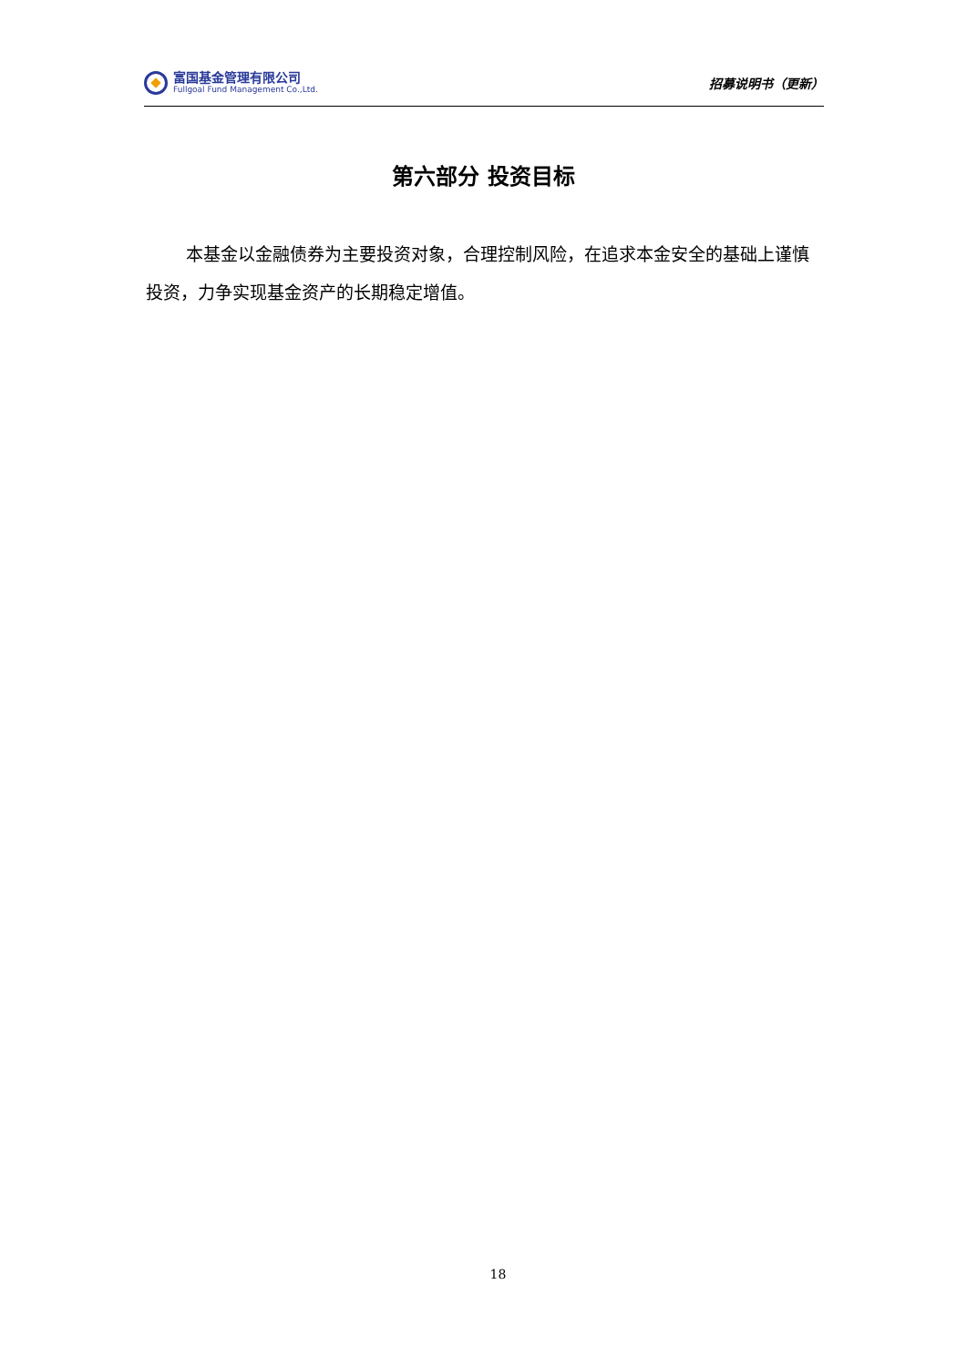富国基金管理有限公司
Fullgoal Fund Management Co.,Ltd.
招募说明书（更新）
第六部分 投资目标
本基金以金融债券为主要投资对象，合理控制风险，在追求本金安全的基础上谨慎投资，力争实现基金资产的长期稳定增值。
18